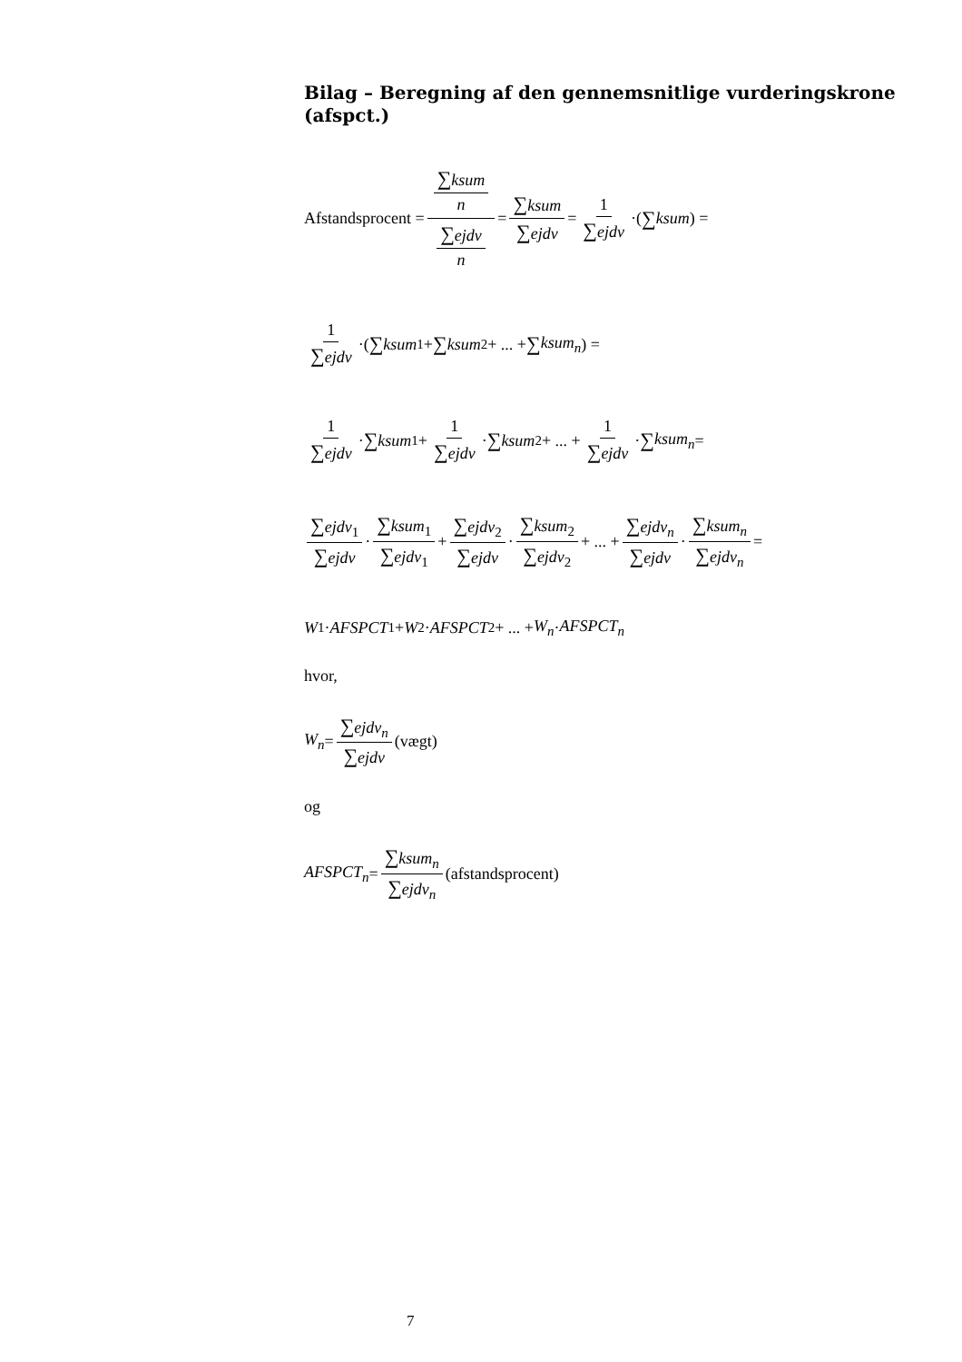Bilag – Beregning af den gennemsnitlige vurderingskrone (afspct.)
Afstandsprocent = ∑ksum n ∑ejdv n = ∑ksum ∑ejdv = 1 ∑ejdv ·(∑ ksum) =
1 ∑ejdv ·(∑ ksum<sub>1</sub> + ∑ ksum<sub>2</sub> + ... + ∑ ksum<sub>n</sub>) =
1 ∑ejdv · ∑ ksum<sub>1</sub> + 1 ∑ejdv · ∑ ksum<sub>2</sub> + ... + 1 ∑ejdv · ∑ ksum<sub>n</sub> =
∑ejdv<sub>1</sub> ∑ejdv · ∑ksum<sub>1</sub> ∑ejdv<sub>1</sub> + ∑ejdv<sub>2</sub> ∑ejdv · ∑ksum<sub>2</sub> ∑ejdv<sub>2</sub> + ... + ∑ejdv<sub>n</sub> ∑ejdv · ∑ksum<sub>n</sub> ∑ejdv<sub>n</sub> =
W<sub>1</sub> · AFSPCT<sub>1</sub> + W<sub>2</sub> · AFSPCT<sub>2</sub> + ... + W<sub>n</sub> · AFSPCT<sub>n</sub>
hvor,
W<sub>n</sub> = ∑ejdv<sub>n</sub> ∑ejdv (vægt)
og
AFSPCT<sub>n</sub> = ∑ksum<sub>n</sub> ∑ejdv<sub>n</sub> (afstandsprocent)
7